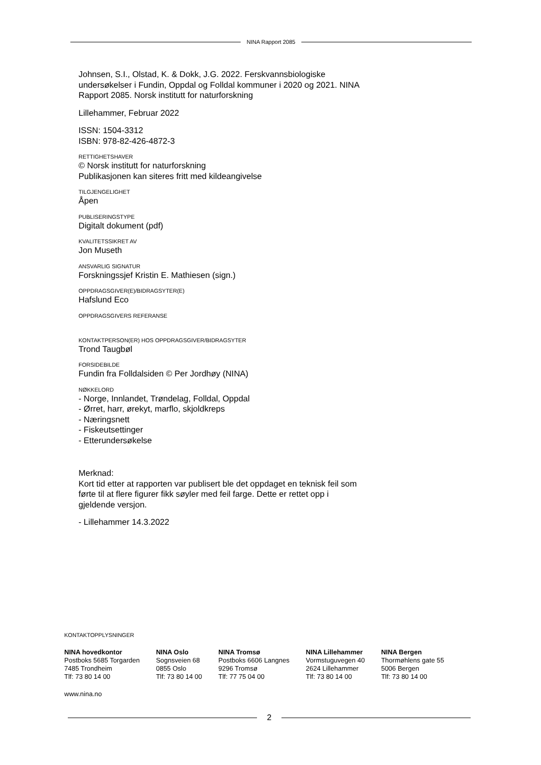NINA Rapport 2085
Johnsen, S.I., Olstad, K. & Dokk, J.G. 2022. Ferskvannsbiologiske undersøkelser i Fundin, Oppdal og Folldal kommuner i 2020 og 2021. NINA Rapport 2085. Norsk institutt for naturforskning
Lillehammer, Februar 2022
ISSN: 1504-3312
ISBN: 978-82-426-4872-3
RETTIGHETSHAVER
© Norsk institutt for naturforskning
Publikasjonen kan siteres fritt med kildeangivelse
TILGJENGELIGHET
Åpen
PUBLISERINGSTYPE
Digitalt dokument (pdf)
KVALITETSSIKRET AV
Jon Museth
ANSVARLIG SIGNATUR
Forskningssjef Kristin E. Mathiesen (sign.)
OPPDRAGSGIVER(E)/BIDRAGSYTER(E)
Hafslund Eco
OPPDRAGSGIVERS REFERANSE
KONTAKTPERSON(ER) HOS OPPDRAGSGIVER/BIDRAGSYTER
Trond Taugbøl
FORSIDEBILDE
Fundin fra Folldalsiden © Per Jordhøy (NINA)
NØKKELORD
- Norge, Innlandet, Trøndelag, Folldal, Oppdal
- Ørret, harr, ørekyt, marflo, skjoldkreps
- Næringsnett
- Fiskeutsettinger
- Etterundersøkelse
Merknad:
Kort tid etter at rapporten var publisert ble det oppdaget en teknisk feil som førte til at flere figurer fikk søyler med feil farge. Dette er rettet opp i gjeldende versjon.
- Lillehammer 14.3.2022
KONTAKTOPPLYSNINGER
NINA hovedkontor
Postboks 5685 Torgarden
7485 Trondheim
Tlf: 73 80 14 00
NINA Oslo
Sognsveien 68
0855 Oslo
Tlf: 73 80 14 00
NINA Tromsø
Postboks 6606 Langnes
9296 Tromsø
Tlf: 77 75 04 00
NINA Lillehammer
Vormstuguvegen 40
2624 Lillehammer
Tlf: 73 80 14 00
NINA Bergen
Thormøhlens gate 55
5006 Bergen
Tlf: 73 80 14 00
www.nina.no
2